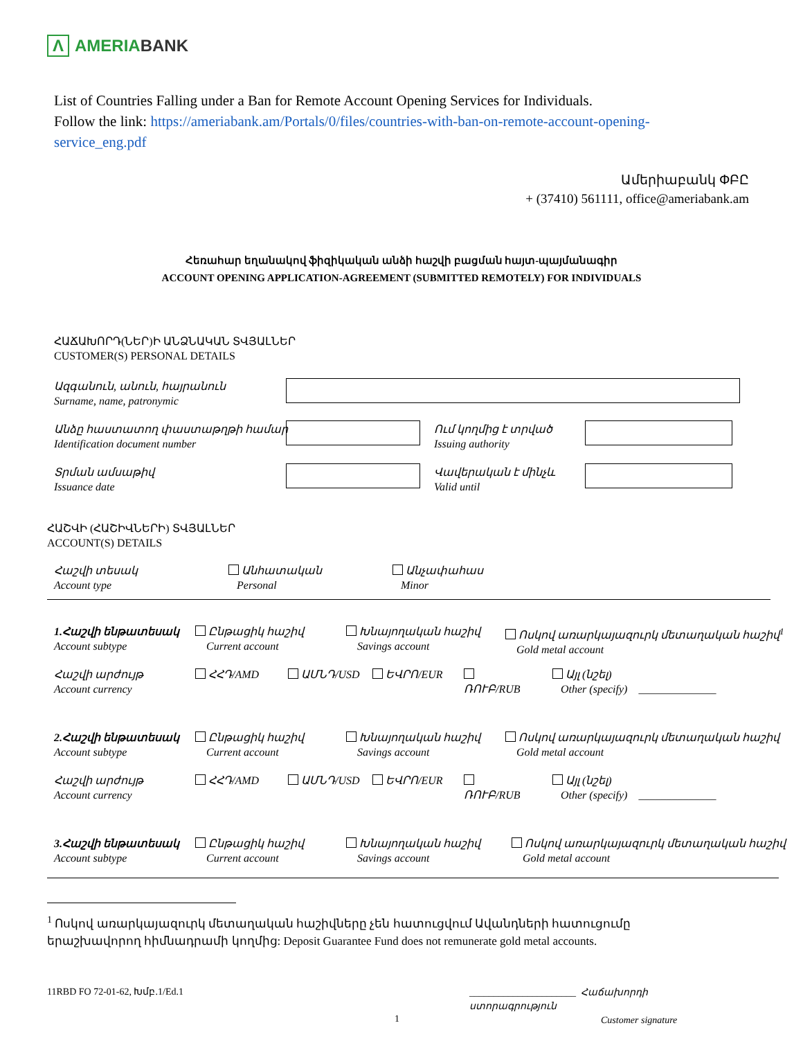Λ
AMERIA BANK
List of Countries Falling under a Ban for Remote Account Opening Services for Individuals.
Follow the link: https://ameriabank.am/Portals/0/files/countries-with-ban-on-remote-account-opening-service_eng.pdf
Ամերիաբանկ ՓԲԸ
+ (37410) 561111, office@ameriabank.am
Հեռահար եղանակով ֆիզիկական անձի հաշվի բացման հայտ-պայմանագիր
ACCOUNT OPENING APPLICATION-AGREEMENT (SUBMITTED REMOTELY) FOR INDIVIDUALS
ՀԱՃԱԽՈՐԴ(ՆԵՐ)Ի ԱՆՁՆԱԿԱՆ ՏՎՅԱԼՆԵՐ
CUSTOMER(S) PERSONAL DETAILS
Ազգանուն, անուն, հայրանուն
Surname, name, patronymic
Անձը հաստատող փաստաթղթի համար
Identification document number
Ում կողմից է տրված
Issuing authority
Տրման ամսաթիվ
Issuance date
Վավերական է մինչև
Valid until
ՀԱՇՎԻ (ՀԱՇԻՎՆԵՐԻ) ՏՎՅԱԼՆԵՐ
ACCOUNT(S) DETAILS
Հաշվի տեսակ
Account type
Անհատական
Personal
Անչափահաս
Minor
1.Հաշվի ենթատեսակ
Account subtype
Ընթացիկ հաշիվ
Current account
Խնայողական հաշիվ
Savings account
Ոսկով առարկայազուրկ մետաղական հաշիվ<sup>1</sup>
Gold metal account
Հաշվի արժույթ
Account currency
ՀՀԴ/AMD ԱՄՆԴ/USD ԵՎՐՈ/EUR
ՌՈՒԲ/RUB
Այլ (նշել)
Other (specify) ______________
2.Հաշվի ենթատեսակ
Account subtype
Ընթացիկ հաշիվ
Current account
Խնայողական հաշիվ
Savings account
Ոսկով առարկայազուրկ մետաղական հաշիվ
Gold metal account
Հաշվի արժույթ
Account currency
ՀՀԴ/AMD ԱՄՆԴ/USD ԵՎՐՈ/EUR
ՌՈՒԲ/RUB
Այլ (նշել)
Other (specify) ______________
3.Հաշվի ենթատեսակ
Account subtype
Ընթացիկ հաշիվ
Current account
Խնայողական հաշիվ
Savings account
Ոսկով առարկայազուրկ մետաղական հաշիվ
Gold metal account
<sup>1</sup> Ոսկով առարկայազուրկ մետաղական հաշիվները չեն հատուցվում Ավանդների հատուցումը երաշխավորող հիմնադրամի կողմից: Deposit Guarantee Fund does not remunerate gold metal accounts.
11RBD FO 72-01-62, Խմբ.1/Ed.1
______________________ Հաճախորդի ստորագրություն
Customer signature
1